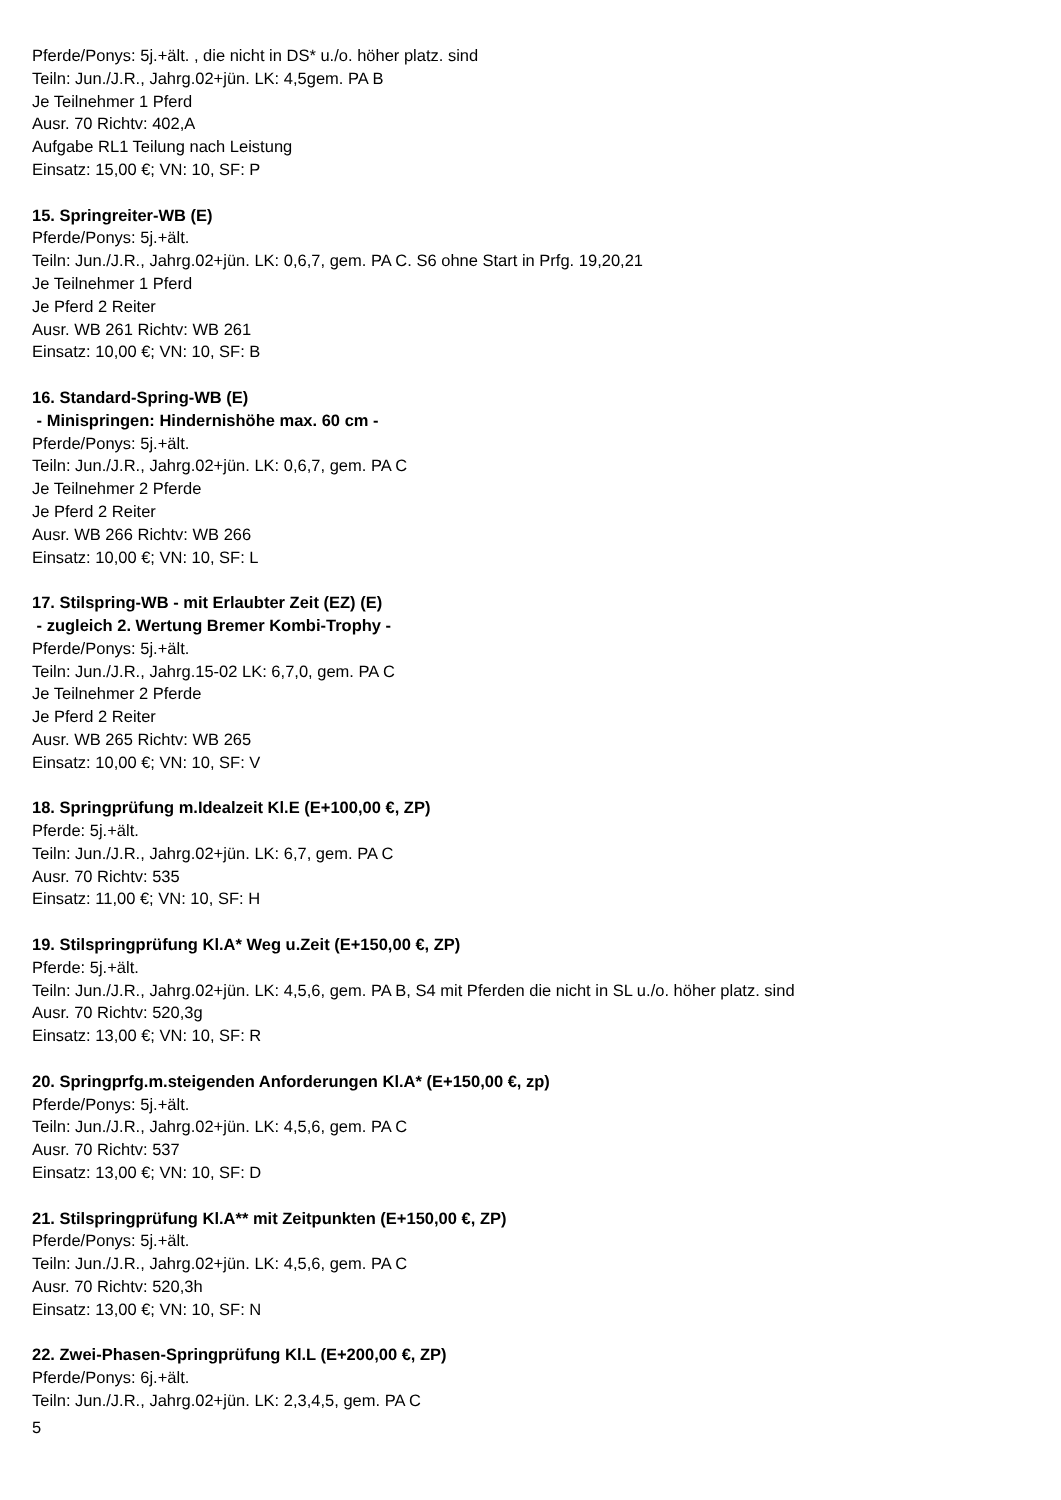Pferde/Ponys: 5j.+ält. , die nicht in DS* u./o. höher platz. sind
Teiln: Jun./J.R., Jahrg.02+jün. LK: 4,5gem. PA B
Je Teilnehmer 1 Pferd
Ausr. 70 Richtv: 402,A
Aufgabe RL1 Teilung nach Leistung
Einsatz: 15,00 €; VN: 10, SF: P
15. Springreiter-WB (E)
Pferde/Ponys: 5j.+ält.
Teiln: Jun./J.R., Jahrg.02+jün. LK: 0,6,7, gem. PA C. S6 ohne Start in Prfg. 19,20,21
Je Teilnehmer 1 Pferd
Je Pferd 2 Reiter
Ausr. WB 261 Richtv: WB 261
Einsatz: 10,00 €; VN: 10, SF: B
16. Standard-Spring-WB (E)
- Minispringen: Hindernishöhe max. 60 cm -
Pferde/Ponys: 5j.+ält.
Teiln: Jun./J.R., Jahrg.02+jün. LK: 0,6,7, gem. PA C
Je Teilnehmer 2 Pferde
Je Pferd 2 Reiter
Ausr. WB 266 Richtv: WB 266
Einsatz: 10,00 €; VN: 10, SF: L
17. Stilspring-WB - mit Erlaubter Zeit (EZ) (E)
- zugleich 2. Wertung Bremer Kombi-Trophy -
Pferde/Ponys: 5j.+ält.
Teiln: Jun./J.R., Jahrg.15-02 LK: 6,7,0, gem. PA C
Je Teilnehmer 2 Pferde
Je Pferd 2 Reiter
Ausr. WB 265 Richtv: WB 265
Einsatz: 10,00 €; VN: 10, SF: V
18. Springprüfung m.Idealzeit Kl.E (E+100,00 €, ZP)
Pferde: 5j.+ält.
Teiln: Jun./J.R., Jahrg.02+jün. LK: 6,7, gem. PA C
Ausr. 70 Richtv: 535
Einsatz: 11,00 €; VN: 10, SF: H
19. Stilspringprüfung Kl.A* Weg u.Zeit (E+150,00 €, ZP)
Pferde: 5j.+ält.
Teiln: Jun./J.R., Jahrg.02+jün. LK: 4,5,6, gem. PA B, S4 mit Pferden die nicht in SL u./o. höher platz. sind
Ausr. 70 Richtv: 520,3g
Einsatz: 13,00 €; VN: 10, SF: R
20. Springprfg.m.steigenden Anforderungen Kl.A* (E+150,00 €, zp)
Pferde/Ponys: 5j.+ält.
Teiln: Jun./J.R., Jahrg.02+jün. LK: 4,5,6, gem. PA C
Ausr. 70 Richtv: 537
Einsatz: 13,00 €; VN: 10, SF: D
21. Stilspringprüfung Kl.A** mit Zeitpunkten (E+150,00 €, ZP)
Pferde/Ponys: 5j.+ält.
Teiln: Jun./J.R., Jahrg.02+jün. LK: 4,5,6, gem. PA C
Ausr. 70 Richtv: 520,3h
Einsatz: 13,00 €; VN: 10, SF: N
22. Zwei-Phasen-Springprüfung Kl.L (E+200,00 €, ZP)
Pferde/Ponys: 6j.+ält.
Teiln: Jun./J.R., Jahrg.02+jün. LK: 2,3,4,5, gem. PA C
5